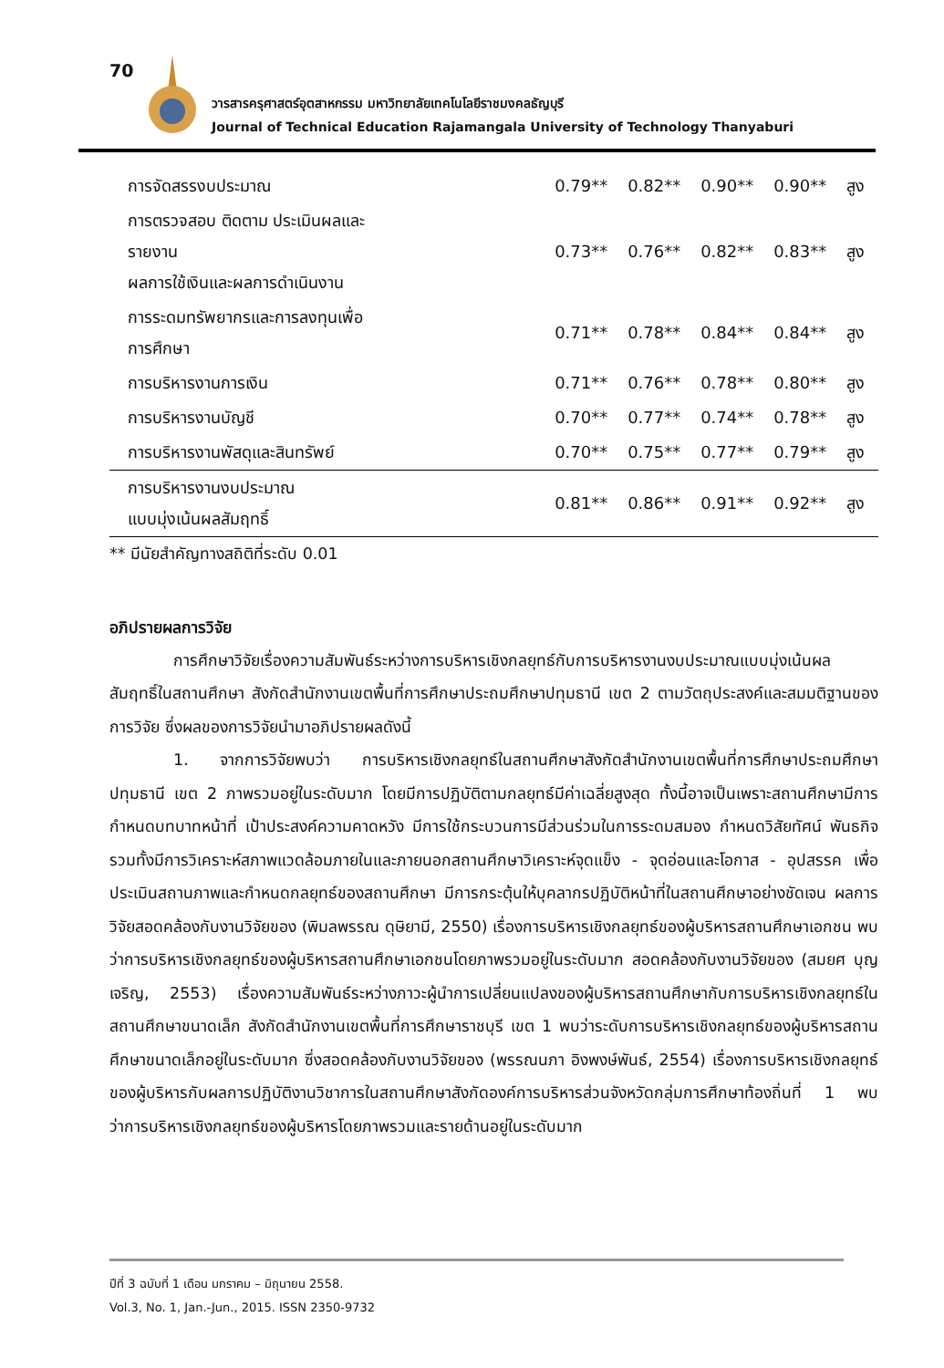70
วารสารครุศาสตร์อุตสาหกรรม มหาวิทยาลัยเทคโนโลยีราชมงคลธัญบุรี
Journal of Technical Education Rajamangala University of Technology Thanyaburi
| การจัดสรรงบประมาณ | 0.79** | 0.82** | 0.90** | 0.90** | สูง |
| การตรวจสอบ ติดตาม ประเมินผลและ รายงาน ผลการใช้เงินและผลการดำเนินงาน | 0.73** | 0.76** | 0.82** | 0.83** | สูง |
| การระดมทรัพยากรและการลงทุนเพื่อ การศึกษา | 0.71** | 0.78** | 0.84** | 0.84** | สูง |
| การบริหารงานการเงิน | 0.71** | 0.76** | 0.78** | 0.80** | สูง |
| การบริหารงานบัญชี | 0.70** | 0.77** | 0.74** | 0.78** | สูง |
| การบริหารงานพัสดุและสินทรัพย์ | 0.70** | 0.75** | 0.77** | 0.79** | สูง |
| การบริหารงานงบประมาณ แบบมุ่งเน้นผลสัมฤทธิ์ | 0.81** | 0.86** | 0.91** | 0.92** | สูง |
** มีนัยสำคัญทางสถิติที่ระดับ 0.01
อภิปรายผลการวิจัย
การศึกษาวิจัยเรื่องความสัมพันธ์ระหว่างการบริหารเชิงกลยุทธ์กับการบริหารงานงบประมาณแบบมุ่งเน้นผลสัมฤทธิ์ในสถานศึกษา สังกัดสำนักงานเขตพื้นที่การศึกษาประถมศึกษาปทุมธานี เขต 2 ตามวัตถุประสงค์และสมมติฐานของการวิจัย ซึ่งผลของการวิจัยนำมาอภิปรายผลดังนี้
1. จากการวิจัยพบว่า การบริหารเชิงกลยุทธ์ในสถานศึกษาสังกัดสำนักงานเขตพื้นที่การศึกษาประถมศึกษาปทุมธานี เขต 2 ภาพรวมอยู่ในระดับมาก โดยมีการปฏิบัติตามกลยุทธ์มีค่าเฉลี่ยสูงสุด ทั้งนี้อาจเป็นเพราะสถานศึกษามีการกำหนดบทบาทหน้าที่ เป้าประสงค์ความคาดหวัง มีการใช้กระบวนการมีส่วนร่วมในการระดมสมอง กำหนดวิสัยทัศน์ พันธกิจ รวมทั้งมีการวิเคราะห์สภาพแวดล้อมภายในและภายนอกสถานศึกษาวิเคราะห์จุดแข็ง - จุดอ่อนและโอกาส - อุปสรรค เพื่อประเมินสถานภาพและกำหนดกลยุทธ์ของสถานศึกษา มีการกระตุ้นให้บุคลากรปฏิบัติหน้าที่ในสถานศึกษาอย่างชัดเจน ผลการวิจัยสอดคล้องกับงานวิจัยของ (พิมลพรรณ ดุษิยามี, 2550) เรื่องการบริหารเชิงกลยุทธ์ของผู้บริหารสถานศึกษาเอกชน พบว่าการบริหารเชิงกลยุทธ์ของผู้บริหารสถานศึกษาเอกชนโดยภาพรวมอยู่ในระดับมาก สอดคล้องกับงานวิจัยของ (สมยศ บุญเจริญ, 2553) เรื่องความสัมพันธ์ระหว่างภาวะผู้นำการเปลี่ยนแปลงของผู้บริหารสถานศึกษากับการบริหารเชิงกลยุทธ์ในสถานศึกษาขนาดเล็ก สังกัดสำนักงานเขตพื้นที่การศึกษาราชบุรี เขต 1 พบว่าระดับการบริหารเชิงกลยุทธ์ของผู้บริหารสถานศึกษาขนาดเล็กอยู่ในระดับมาก ซึ่งสอดคล้องกับงานวิจัยของ (พรรณนภา อิงพงษ์พันธ์, 2554) เรื่องการบริหารเชิงกลยุทธ์ของผู้บริหารกับผลการปฏิบัติงานวิชาการในสถานศึกษาสังกัดองค์การบริหารส่วนจังหวัดกลุ่มการศึกษาท้องถิ่นที่ 1 พบว่าการบริหารเชิงกลยุทธ์ของผู้บริหารโดยภาพรวมและรายด้านอยู่ในระดับมาก
ปีที่ 3 ฉบับที่ 1 เดือน มกราคม – มิถุนายน 2558.
Vol.3, No. 1, Jan.-Jun., 2015. ISSN 2350-9732